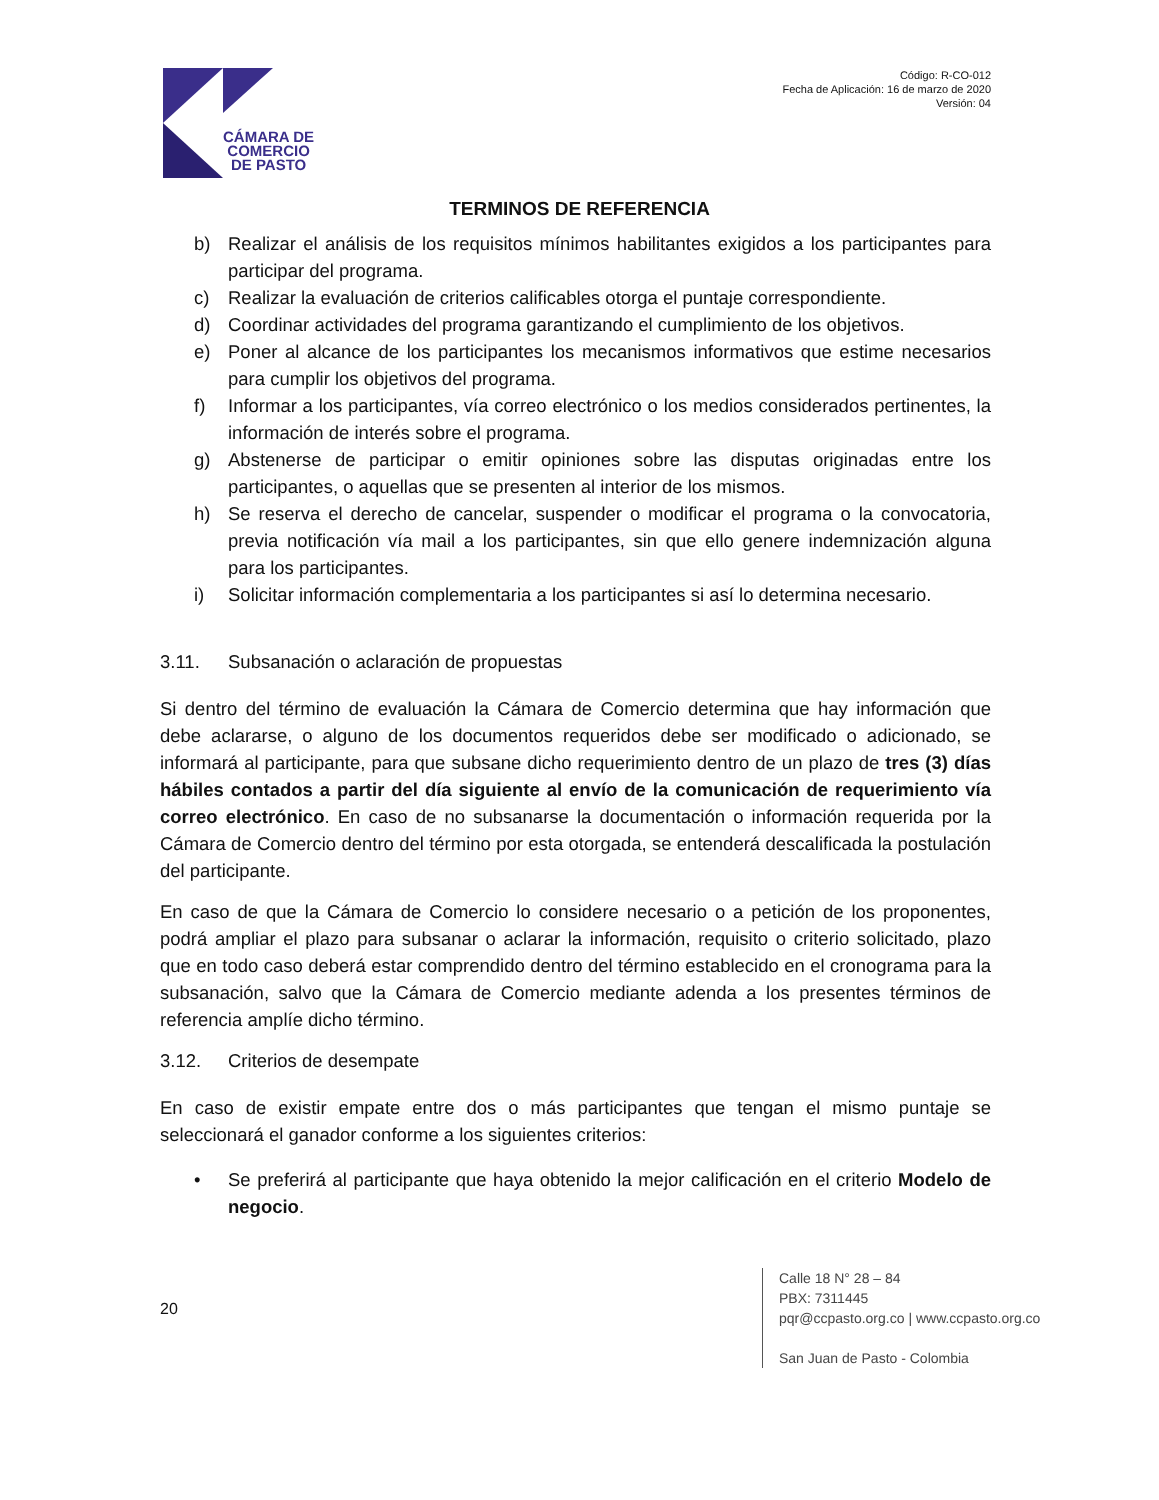CÁMARA DE
COMERCIO
DE PASTO
Código: R-CO-012
Fecha de Aplicación: 16 de marzo de 2020
Versión: 04
TERMINOS DE REFERENCIA
b) Realizar el análisis de los requisitos mínimos habilitantes exigidos a los participantes para participar del programa.
c) Realizar la evaluación de criterios calificables otorga el puntaje correspondiente.
d) Coordinar actividades del programa garantizando el cumplimiento de los objetivos.
e) Poner al alcance de los participantes los mecanismos informativos que estime necesarios para cumplir los objetivos del programa.
f) Informar a los participantes, vía correo electrónico o los medios considerados pertinentes, la información de interés sobre el programa.
g) Abstenerse de participar o emitir opiniones sobre las disputas originadas entre los participantes, o aquellas que se presenten al interior de los mismos.
h) Se reserva el derecho de cancelar, suspender o modificar el programa o la convocatoria, previa notificación vía mail a los participantes, sin que ello genere indemnización alguna para los participantes.
i) Solicitar información complementaria a los participantes si así lo determina necesario.
3.11. Subsanación o aclaración de propuestas
Si dentro del término de evaluación la Cámara de Comercio determina que hay información que debe aclararse, o alguno de los documentos requeridos debe ser modificado o adicionado, se informará al participante, para que subsane dicho requerimiento dentro de un plazo de tres (3) días hábiles contados a partir del día siguiente al envío de la comunicación de requerimiento vía correo electrónico. En caso de no subsanarse la documentación o información requerida por la Cámara de Comercio dentro del término por esta otorgada, se entenderá descalificada la postulación del participante.
En caso de que la Cámara de Comercio lo considere necesario o a petición de los proponentes, podrá ampliar el plazo para subsanar o aclarar la información, requisito o criterio solicitado, plazo que en todo caso deberá estar comprendido dentro del término establecido en el cronograma para la subsanación, salvo que la Cámara de Comercio mediante adenda a los presentes términos de referencia amplíe dicho término.
3.12. Criterios de desempate
En caso de existir empate entre dos o más participantes que tengan el mismo puntaje se seleccionará el ganador conforme a los siguientes criterios:
• Se preferirá al participante que haya obtenido la mejor calificación en el criterio Modelo de negocio.
20
Calle 18 N° 28 – 84
PBX: 7311445
pqr@ccpasto.org.co | www.ccpasto.org.co
San Juan de Pasto - Colombia